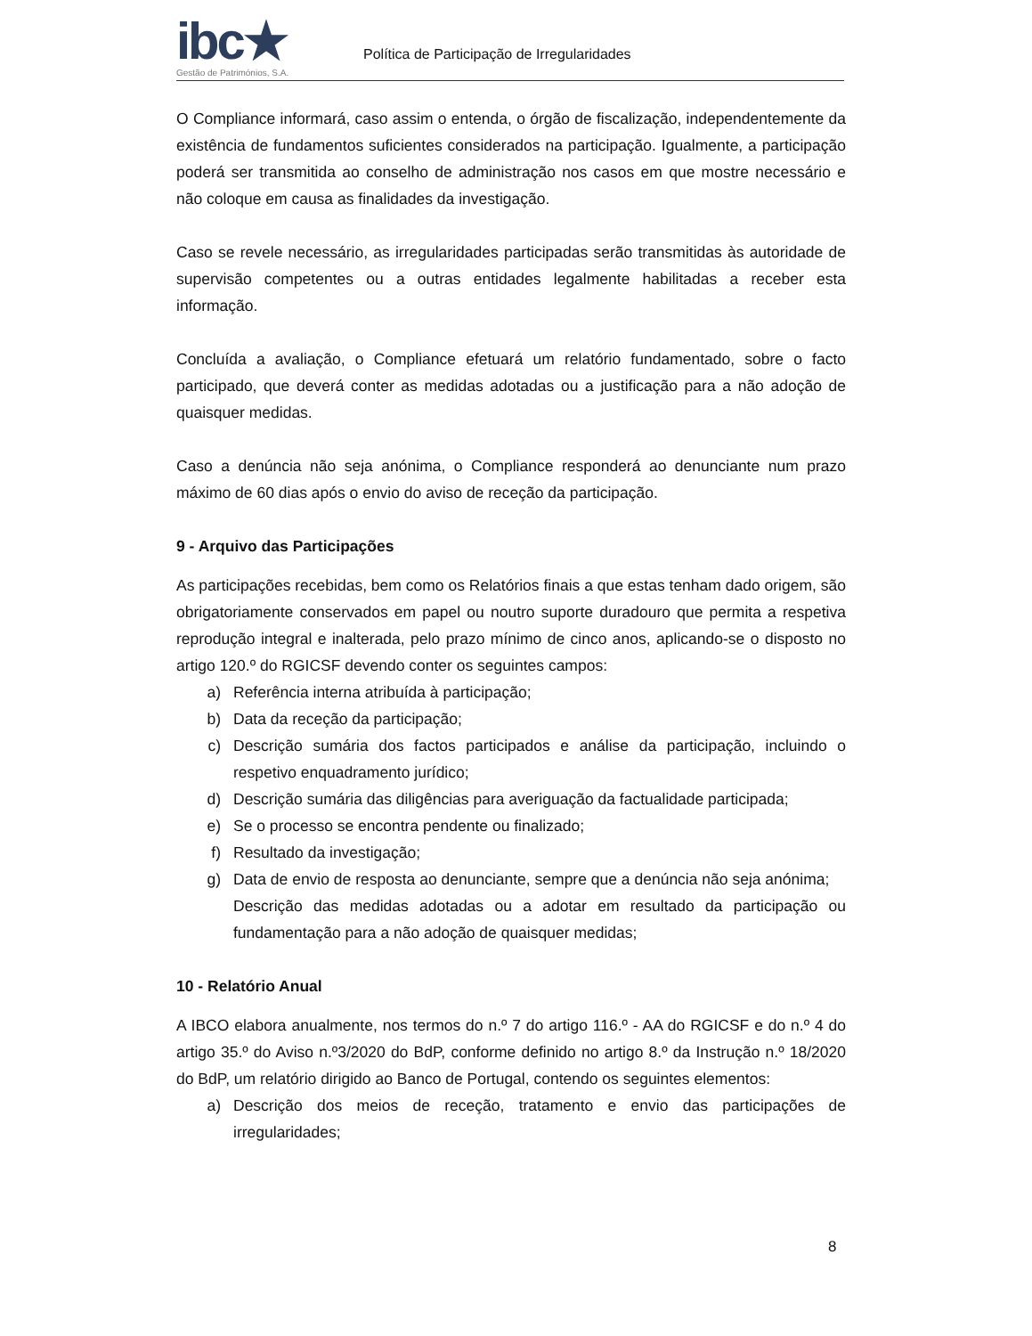ibc★
Gestão de Patrimónios, S.A.
Política de Participação de Irregularidades
O Compliance informará, caso assim o entenda, o órgão de fiscalização, independentemente da existência de fundamentos suficientes considerados na participação. Igualmente, a participação poderá ser transmitida ao conselho de administração nos casos em que mostre necessário e não coloque em causa as finalidades da investigação.
Caso se revele necessário, as irregularidades participadas serão transmitidas às autoridade de supervisão competentes ou a outras entidades legalmente habilitadas a receber esta informação.
Concluída a avaliação, o Compliance efetuará um relatório fundamentado, sobre o facto participado, que deverá conter as medidas adotadas ou a justificação para a não adoção de quaisquer medidas.
Caso a denúncia não seja anónima, o Compliance responderá ao denunciante num prazo máximo de 60 dias após o envio do aviso de receção da participação.
9 - Arquivo das Participações
As participações recebidas, bem como os Relatórios finais a que estas tenham dado origem, são obrigatoriamente conservados em papel ou noutro suporte duradouro que permita a respetiva reprodução integral e inalterada, pelo prazo mínimo de cinco anos, aplicando-se o disposto no artigo 120.º do RGICSF devendo conter os seguintes campos:
a) Referência interna atribuída à participação;
b) Data da receção da participação;
c) Descrição sumária dos factos participados e análise da participação, incluindo o respetivo enquadramento jurídico;
d) Descrição sumária das diligências para averiguação da factualidade participada;
e) Se o processo se encontra pendente ou finalizado;
f) Resultado da investigação;
g) Data de envio de resposta ao denunciante, sempre que a denúncia não seja anónima;
Descrição das medidas adotadas ou a adotar em resultado da participação ou fundamentação para a não adoção de quaisquer medidas;
10 - Relatório Anual
A IBCO elabora anualmente, nos termos do n.º 7 do artigo 116.º - AA do RGICSF e do n.º 4 do artigo 35.º do Aviso n.º3/2020 do BdP, conforme definido no artigo 8.º da Instrução n.º 18/2020 do BdP, um relatório dirigido ao Banco de Portugal, contendo os seguintes elementos:
a) Descrição dos meios de receção, tratamento e envio das participações de irregularidades;
8